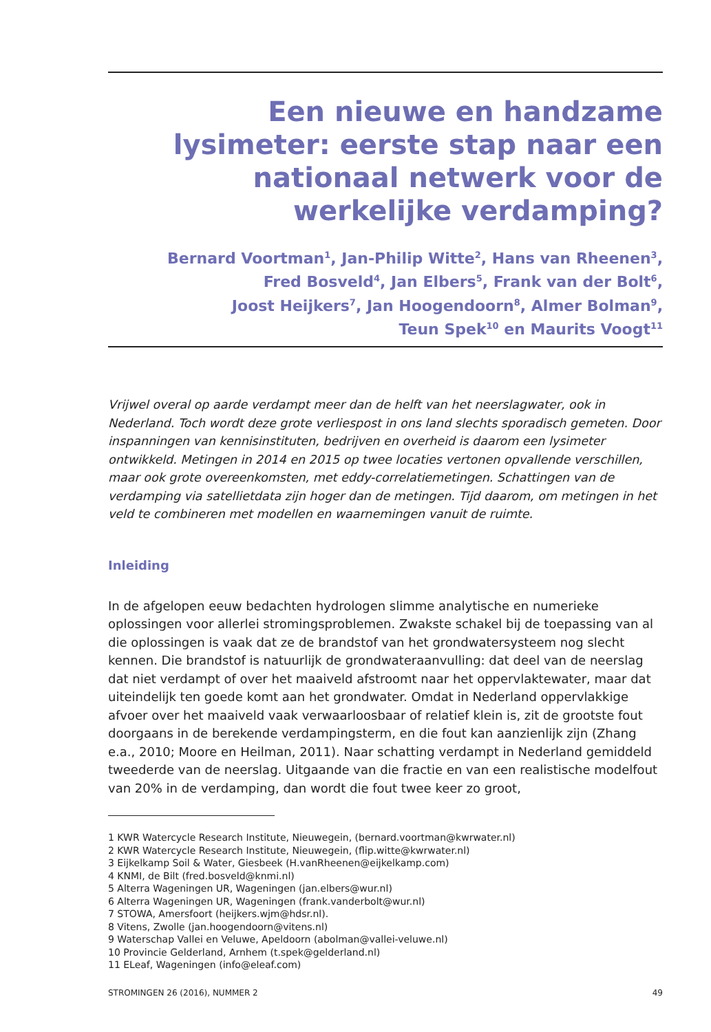Een nieuwe en handzame lysimeter: eerste stap naar een nationaal netwerk voor de werkelijke verdamping?
Bernard Voortman<sup>1</sup>, Jan-Philip Witte<sup>2</sup>, Hans van Rheenen<sup>3</sup>,
Fred Bosveld<sup>4</sup>, Jan Elbers<sup>5</sup>, Frank van der Bolt<sup>6</sup>,
Joost Heijkers<sup>7</sup>, Jan Hoogendoorn<sup>8</sup>, Almer Bolman<sup>9</sup>,
Teun Spek<sup>10</sup> en Maurits Voogt<sup>11</sup>
Vrijwel overal op aarde verdampt meer dan de helft van het neerslagwater, ook in Nederland. Toch wordt deze grote verliespost in ons land slechts sporadisch gemeten. Door inspanningen van kennisinstituten, bedrijven en overheid is daarom een lysimeter ontwikkeld. Metingen in 2014 en 2015 op twee locaties vertonen opvallende verschillen, maar ook grote overeenkomsten, met eddy-correlatiemetingen. Schattingen van de verdamping via satellietdata zijn hoger dan de metingen. Tijd daarom, om metingen in het veld te combineren met modellen en waarnemingen vanuit de ruimte.
Inleiding
In de afgelopen eeuw bedachten hydrologen slimme analytische en numerieke oplossingen voor allerlei stromingsproblemen. Zwakste schakel bij de toepassing van al die oplossingen is vaak dat ze de brandstof van het grondwatersysteem nog slecht kennen. Die brandstof is natuurlijk de grondwateraanvulling: dat deel van de neerslag dat niet verdampt of over het maaiveld afstroomt naar het oppervlaktewater, maar dat uiteindelijk ten goede komt aan het grondwater. Omdat in Nederland oppervlakkige afvoer over het maaiveld vaak verwaarloosbaar of relatief klein is, zit de grootste fout doorgaans in de berekende verdampingsterm, en die fout kan aanzienlijk zijn (Zhang e.a., 2010; Moore en Heilman, 2011). Naar schatting verdampt in Nederland gemiddeld tweederde van de neerslag. Uitgaande van die fractie en van een realistische modelfout van 20% in de verdamping, dan wordt die fout twee keer zo groot,
1 KWR Watercycle Research Institute, Nieuwegein, (bernard.voortman@kwrwater.nl)
2 KWR Watercycle Research Institute, Nieuwegein, (flip.witte@kwrwater.nl)
3 Eijkelkamp Soil & Water, Giesbeek (H.vanRheenen@eijkelkamp.com)
4 KNMI, de Bilt (fred.bosveld@knmi.nl)
5 Alterra Wageningen UR, Wageningen (jan.elbers@wur.nl)
6 Alterra Wageningen UR, Wageningen (frank.vanderbolt@wur.nl)
7 STOWA, Amersfoort (heijkers.wjm@hdsr.nl).
8 Vitens, Zwolle (jan.hoogendoorn@vitens.nl)
9 Waterschap Vallei en Veluwe, Apeldoorn (abolman@vallei-veluwe.nl)
10 Provincie Gelderland, Arnhem (t.spek@gelderland.nl)
11 ELeaf, Wageningen (info@eleaf.com)
STROMINGEN 26 (2016), NUMMER 2 49